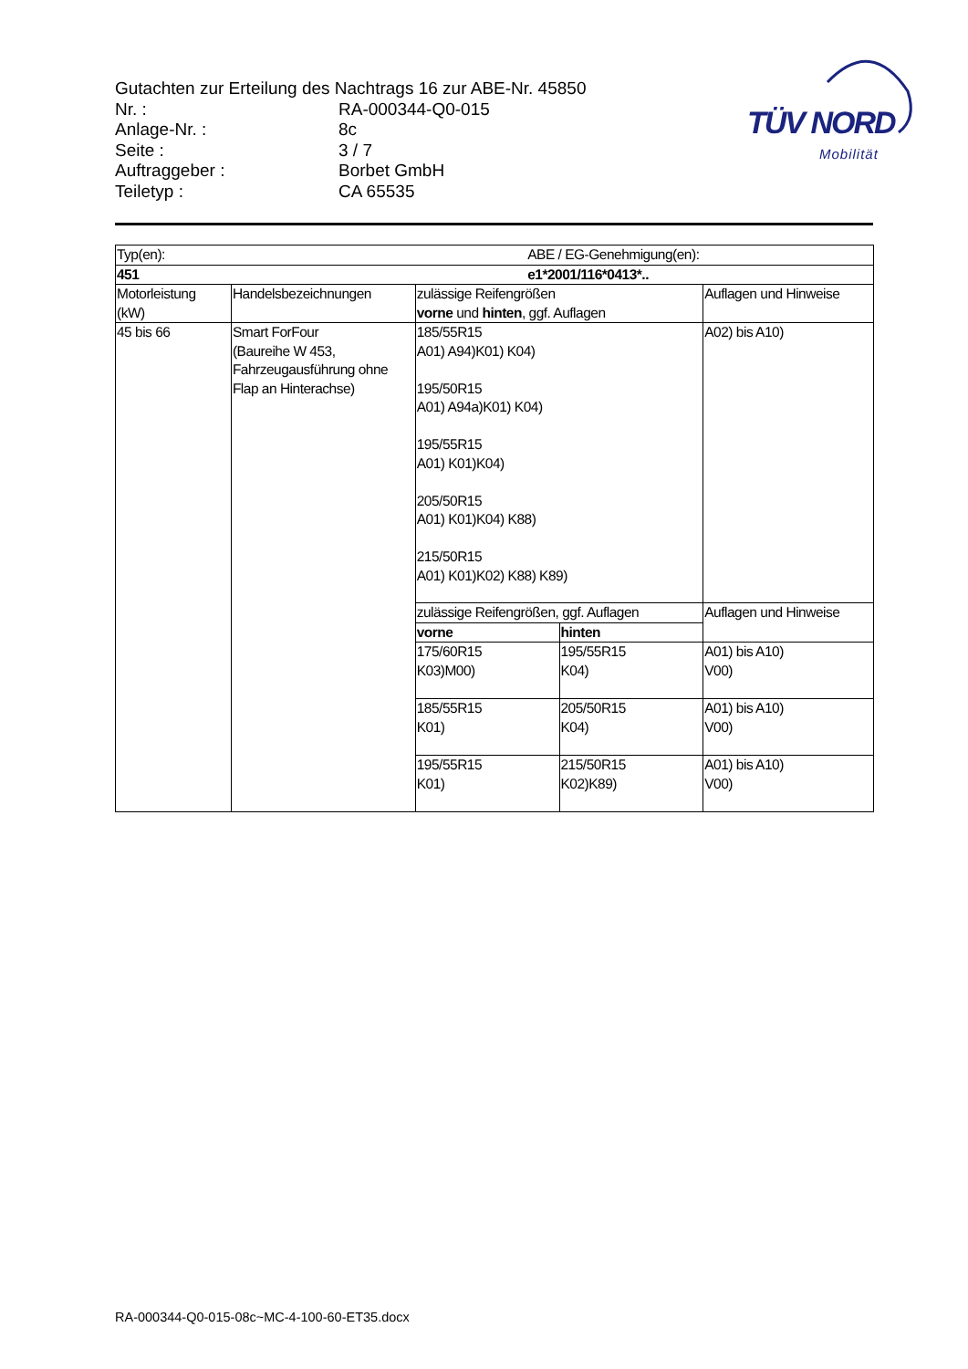Gutachten zur Erteilung des Nachtrags 16 zur ABE-Nr. 45850
| Nr. : | RA-000344-Q0-015 |
| Anlage-Nr. : | 8c |
| Seite : | 3 / 7 |
| Auftraggeber : | Borbet GmbH |
| Teiletyp : | CA 65535 |
TÜV NORD
Mobilität
| Typ(en): | | ABE / EG-Genehmigung(en): | | |
| 451 | | e1*2001/116*0413*.. | | |
| Motorleistung (kW) | Handelsbezeichnungen | zulässige Reifengrößen vorne und hinten , ggf. Auflagen | | Auflagen und Hinweise |
| 45 bis 66 | Smart ForFour (Baureihe W 453, Fahrzeugausführung ohne Flap an Hinterachse) | 185/55R15 A01) A94)K01) K04) 195/50R15 A01) A94a)K01) K04) 195/55R15 A01) K01)K04) 205/50R15 A01) K01)K04) K88) 215/50R15 A01) K01)K02) K88) K89) | | A02) bis A10) |
| | | zulässige Reifengrößen, ggf. Auflagen | | Auflagen und Hinweise |
| | | vorne | hinten | |
| | | 175/60R15 K03)M00) | 195/55R15 K04) | A01) bis A10) V00) |
| | | 185/55R15 K01) | 205/50R15 K04) | A01) bis A10) V00) |
| | | 195/55R15 K01) | 215/50R15 K02)K89) | A01) bis A10) V00) |
RA-000344-Q0-015-08c~MC-4-100-60-ET35.docx